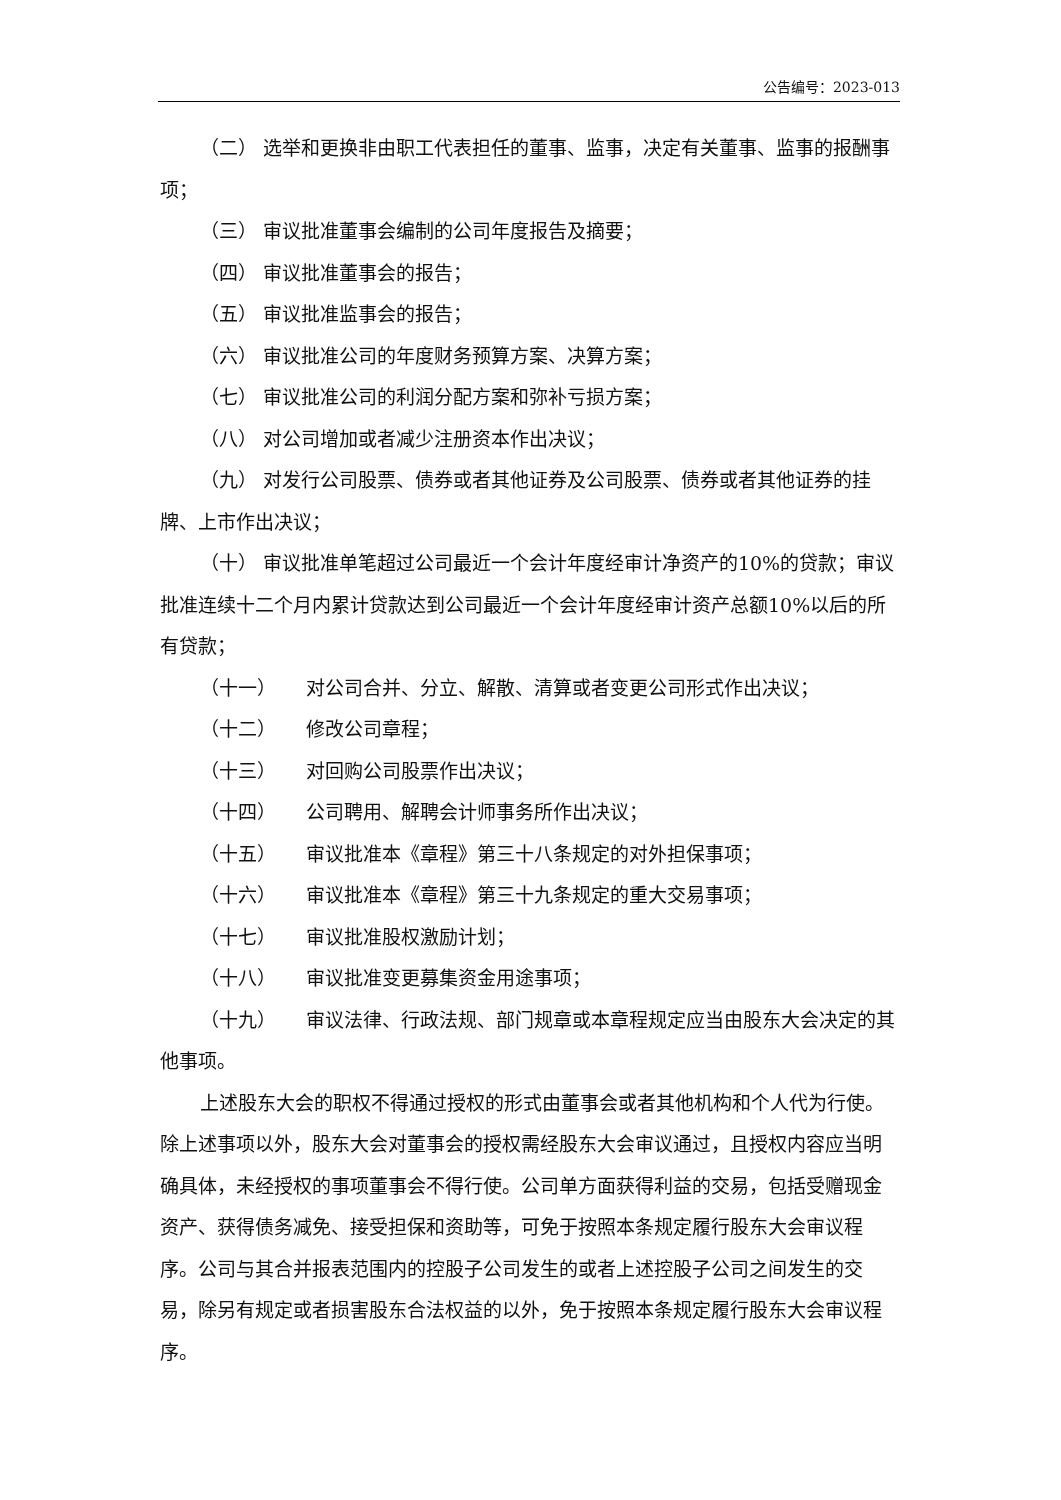公告编号：2023-013
（二） 选举和更换非由职工代表担任的董事、监事，决定有关董事、监事的报酬事项；
（三） 审议批准董事会编制的公司年度报告及摘要；
（四） 审议批准董事会的报告；
（五） 审议批准监事会的报告；
（六） 审议批准公司的年度财务预算方案、决算方案；
（七） 审议批准公司的利润分配方案和弥补亏损方案；
（八） 对公司增加或者减少注册资本作出决议；
（九） 对发行公司股票、债券或者其他证券及公司股票、债券或者其他证券的挂牌、上市作出决议；
（十） 审议批准单笔超过公司最近一个会计年度经审计净资产的10%的贷款；审议批准连续十二个月内累计贷款达到公司最近一个会计年度经审计资产总额10%以后的所有贷款；
（十一） 对公司合并、分立、解散、清算或者变更公司形式作出决议；
（十二） 修改公司章程；
（十三） 对回购公司股票作出决议；
（十四） 公司聘用、解聘会计师事务所作出决议；
（十五） 审议批准本《章程》第三十八条规定的对外担保事项；
（十六） 审议批准本《章程》第三十九条规定的重大交易事项；
（十七） 审议批准股权激励计划；
（十八） 审议批准变更募集资金用途事项；
（十九） 审议法律、行政法规、部门规章或本章程规定应当由股东大会决定的其他事项。
上述股东大会的职权不得通过授权的形式由董事会或者其他机构和个人代为行使。除上述事项以外，股东大会对董事会的授权需经股东大会审议通过，且授权内容应当明确具体，未经授权的事项董事会不得行使。公司单方面获得利益的交易，包括受赠现金资产、获得债务减免、接受担保和资助等，可免于按照本条规定履行股东大会审议程序。公司与其合并报表范围内的控股子公司发生的或者上述控股子公司之间发生的交易，除另有规定或者损害股东合法权益的以外，免于按照本条规定履行股东大会审议程序。